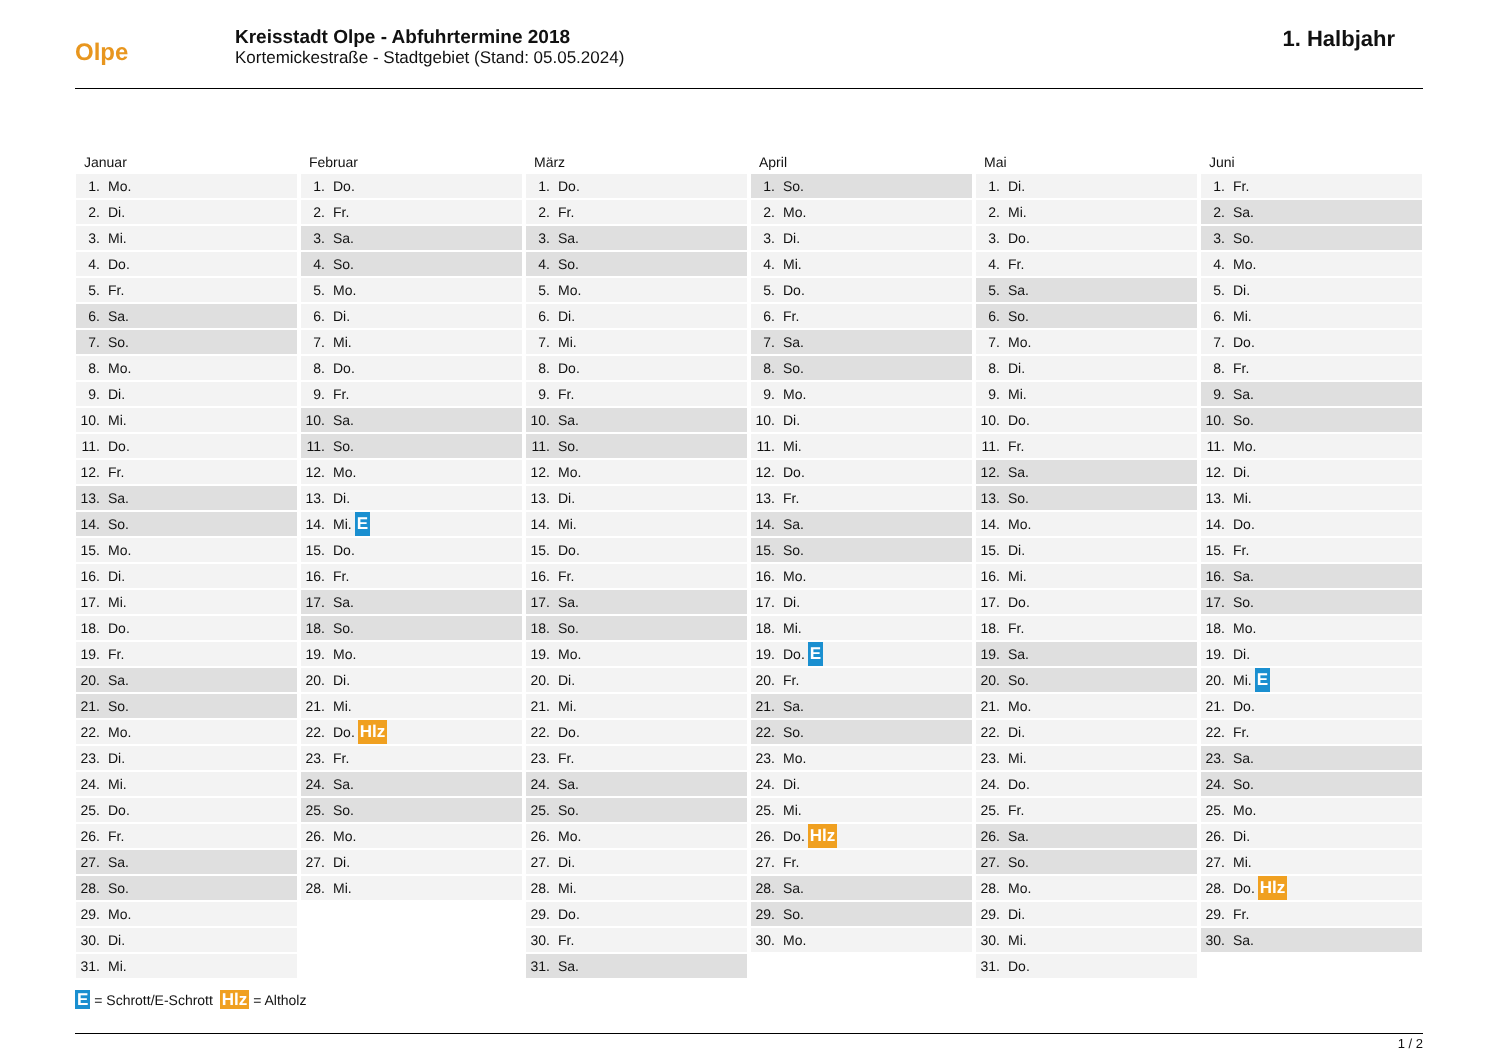Olpe
Kreisstadt Olpe - Abfuhrtermine 2018
Kortemickestraße - Stadtgebiet (Stand: 05.05.2024)
1. Halbjahr
Januar
1. Mo.
2. Di.
3. Mi.
4. Do.
5. Fr.
6. Sa.
7. So.
8. Mo.
9. Di.
10. Mi.
11. Do.
12. Fr.
13. Sa.
14. So.
15. Mo.
16. Di.
17. Mi.
18. Do.
19. Fr.
20. Sa.
21. So.
22. Mo.
23. Di.
24. Mi.
25. Do.
26. Fr.
27. Sa.
28. So.
29. Mo.
30. Di.
31. Mi.
Februar
1. Do.
2. Fr.
3. Sa.
4. So.
5. Mo.
6. Di.
7. Mi.
8. Do.
9. Fr.
10. Sa.
11. So.
12. Mo.
13. Di.
14. Mi. E
15. Do.
16. Fr.
17. Sa.
18. So.
19. Mo.
20. Di.
21. Mi.
22. Do. Hlz
23. Fr.
24. Sa.
25. So.
26. Mo.
27. Di.
28. Mi.
März
1. Do.
2. Fr.
3. Sa.
4. So.
5. Mo.
6. Di.
7. Mi.
8. Do.
9. Fr.
10. Sa.
11. So.
12. Mo.
13. Di.
14. Mi.
15. Do.
16. Fr.
17. Sa.
18. So.
19. Mo.
20. Di.
21. Mi.
22. Do.
23. Fr.
24. Sa.
25. So.
26. Mo.
27. Di.
28. Mi.
29. Do.
30. Fr.
31. Sa.
April
1. So.
2. Mo.
3. Di.
4. Mi.
5. Do.
6. Fr.
7. Sa.
8. So.
9. Mo.
10. Di.
11. Mi.
12. Do.
13. Fr.
14. Sa.
15. So.
16. Mo.
17. Di.
18. Mi.
19. Do. E
20. Fr.
21. Sa.
22. So.
23. Mo.
24. Di.
25. Mi.
26. Do. Hlz
27. Fr.
28. Sa.
29. So.
30. Mo.
Mai
1. Di.
2. Mi.
3. Do.
4. Fr.
5. Sa.
6. So.
7. Mo.
8. Di.
9. Mi.
10. Do.
11. Fr.
12. Sa.
13. So.
14. Mo.
15. Di.
16. Mi.
17. Do.
18. Fr.
19. Sa.
20. So.
21. Mo.
22. Di.
23. Mi.
24. Do.
25. Fr.
26. Sa.
27. So.
28. Mo.
29. Di.
30. Mi.
31. Do.
Juni
1. Fr.
2. Sa.
3. So.
4. Mo.
5. Di.
6. Mi.
7. Do.
8. Fr.
9. Sa.
10. So.
11. Mo.
12. Di.
13. Mi.
14. Do.
15. Fr.
16. Sa.
17. So.
18. Mo.
19. Di.
20. Mi. E
21. Do.
22. Fr.
23. Sa.
24. So.
25. Mo.
26. Di.
27. Mi.
28. Do. Hlz
29. Fr.
30. Sa.
E = Schrott/E-Schrott Hlz = Altholz
1 / 2